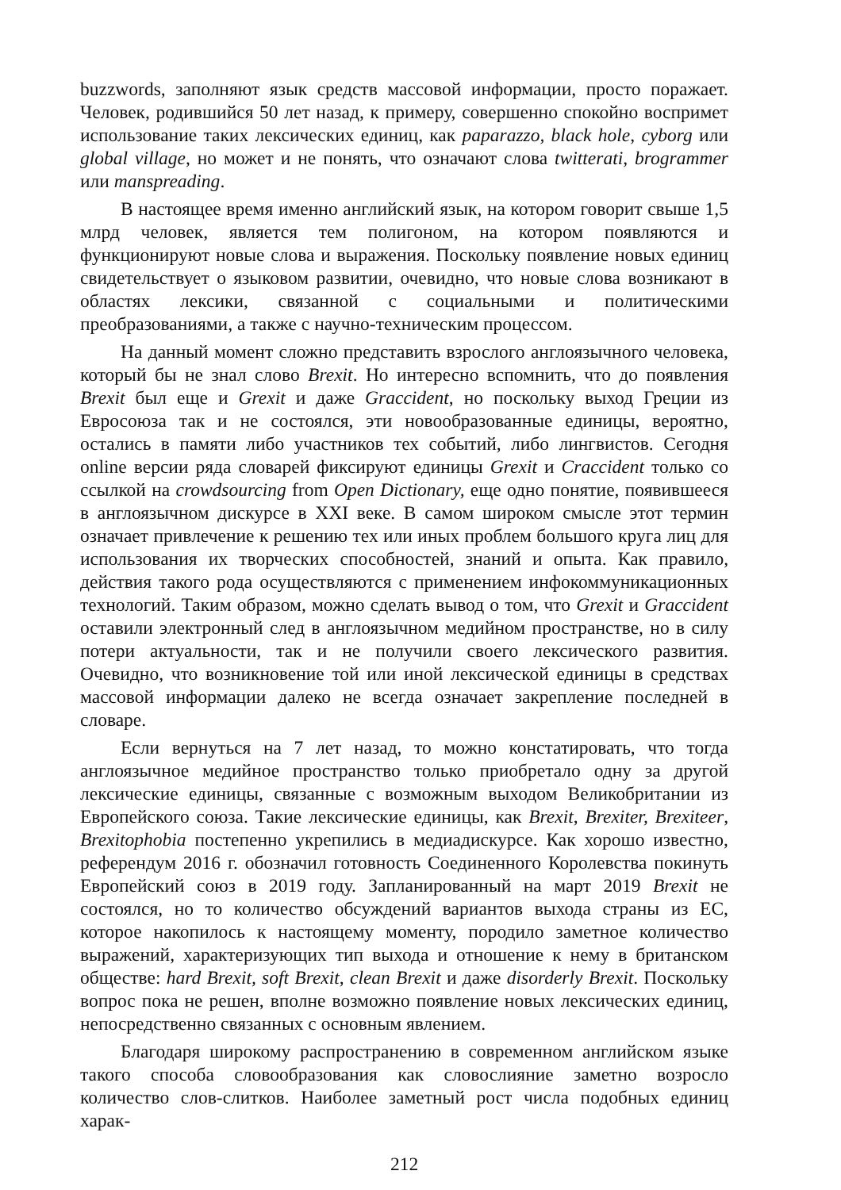buzzwords, заполняют язык средств массовой информации, просто поражает. Человек, родившийся 50 лет назад, к примеру, совершенно спокойно воспримет использование таких лексических единиц, как paparazzo, black hole, cyborg или global village, но может и не понять, что означают слова twitterati, brogrammer или manspreading.
В настоящее время именно английский язык, на котором говорит свыше 1,5 млрд человек, является тем полигоном, на котором появляются и функционируют новые слова и выражения. Поскольку появление новых единиц свидетельствует о языковом развитии, очевидно, что новые слова возникают в областях лексики, связанной с социальными и политическими преобразованиями, а также с научно-техническим процессом.
На данный момент сложно представить взрослого англоязычного человека, который бы не знал слово Brexit. Но интересно вспомнить, что до появления Brexit был еще и Grexit и даже Graccident, но поскольку выход Греции из Евросоюза так и не состоялся, эти новообразованные единицы, вероятно, остались в памяти либо участников тех событий, либо лингвистов. Сегодня online версии ряда словарей фиксируют единицы Grexit и Craccident только со ссылкой на crowdsourcing from Open Dictionary, еще одно понятие, появившееся в англоязычном дискурсе в XXI веке. В самом широком смысле этот термин означает привлечение к решению тех или иных проблем большого круга лиц для использования их творческих способностей, знаний и опыта. Как правило, действия такого рода осуществляются с применением инфокоммуникационных технологий. Таким образом, можно сделать вывод о том, что Grexit и Graccident оставили электронный след в англоязычном медийном пространстве, но в силу потери актуальности, так и не получили своего лексического развития. Очевидно, что возникновение той или иной лексической единицы в средствах массовой информации далеко не всегда означает закрепление последней в словаре.
Если вернуться на 7 лет назад, то можно констатировать, что тогда англоязычное медийное пространство только приобретало одну за другой лексические единицы, связанные с возможным выходом Великобритании из Европейского союза. Такие лексические единицы, как Brexit, Brexiter, Brexiteer, Brexitophobia постепенно укрепились в медиадискурсе. Как хорошо известно, референдум 2016 г. обозначил готовность Соединенного Королевства покинуть Европейский союз в 2019 году. Запланированный на март 2019 Brexit не состоялся, но то количество обсуждений вариантов выхода страны из ЕС, которое накопилось к настоящему моменту, породило заметное количество выражений, характеризующих тип выхода и отношение к нему в британском обществе: hard Brexit, soft Brexit, clean Brexit и даже disorderly Brexit. Поскольку вопрос пока не решен, вполне возможно появление новых лексических единиц, непосредственно связанных с основным явлением.
Благодаря широкому распространению в современном английском языке такого способа словообразования как словослияние заметно возросло количество слов-слитков. Наиболее заметный рост числа подобных единиц харак-
212